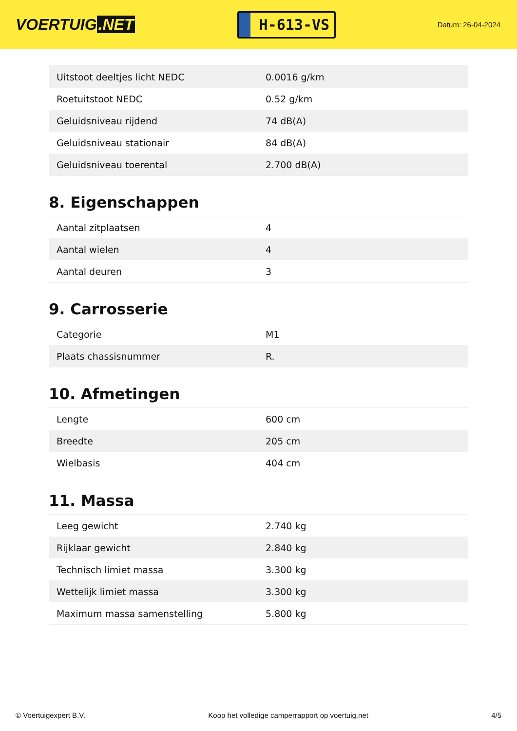VOERTUIG.NET
H-613-VS
Datum: 26-04-2024
| Uitstoot deeltjes licht NEDC | 0.0016 g/km |
| Roetuitstoot NEDC | 0.52 g/km |
| Geluidsniveau rijdend | 74 dB(A) |
| Geluidsniveau stationair | 84 dB(A) |
| Geluidsniveau toerental | 2.700 dB(A) |
8. Eigenschappen
| Aantal zitplaatsen | 4 |
| Aantal wielen | 4 |
| Aantal deuren | 3 |
9. Carrosserie
| Categorie | M1 |
| Plaats chassisnummer | R. |
10. Afmetingen
| Lengte | 600 cm |
| Breedte | 205 cm |
| Wielbasis | 404 cm |
11. Massa
| Leeg gewicht | 2.740 kg |
| Rijklaar gewicht | 2.840 kg |
| Technisch limiet massa | 3.300 kg |
| Wettelijk limiet massa | 3.300 kg |
| Maximum massa samenstelling | 5.800 kg |
© Voertuigexpert B.V. Koop het volledige camperrapport op voertuig.net 4/5